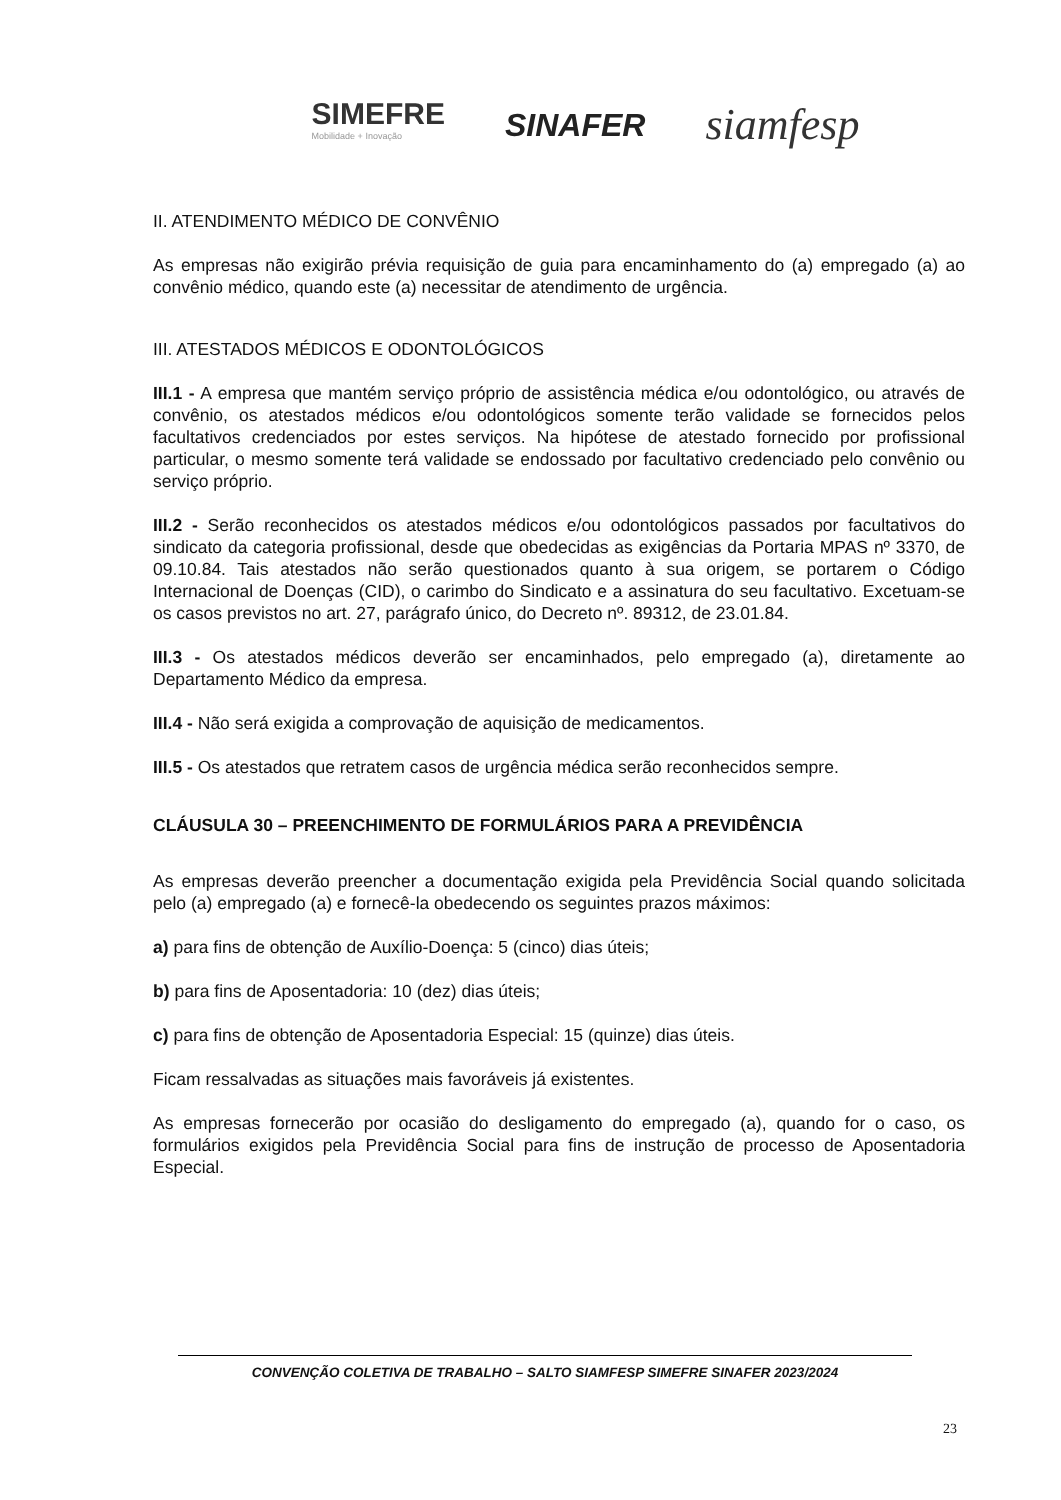SIMEFRE
Mobilidade + Inovação
SINAFER
siamfesp
II. ATENDIMENTO MÉDICO DE CONVÊNIO
As empresas não exigirão prévia requisição de guia para encaminhamento do (a) empregado (a) ao convênio médico, quando este (a) necessitar de atendimento de urgência.
III. ATESTADOS MÉDICOS E ODONTOLÓGICOS
III.1 - A empresa que mantém serviço próprio de assistência médica e/ou odontológico, ou através de convênio, os atestados médicos e/ou odontológicos somente terão validade se fornecidos pelos facultativos credenciados por estes serviços. Na hipótese de atestado fornecido por profissional particular, o mesmo somente terá validade se endossado por facultativo credenciado pelo convênio ou serviço próprio.
III.2 - Serão reconhecidos os atestados médicos e/ou odontológicos passados por facultativos do sindicato da categoria profissional, desde que obedecidas as exigências da Portaria MPAS nº 3370, de 09.10.84. Tais atestados não serão questionados quanto à sua origem, se portarem o Código Internacional de Doenças (CID), o carimbo do Sindicato e a assinatura do seu facultativo. Excetuam-se os casos previstos no art. 27, parágrafo único, do Decreto nº. 89312, de 23.01.84.
III.3 - Os atestados médicos deverão ser encaminhados, pelo empregado (a), diretamente ao Departamento Médico da empresa.
III.4 - Não será exigida a comprovação de aquisição de medicamentos.
III.5 - Os atestados que retratem casos de urgência médica serão reconhecidos sempre.
CLÁUSULA 30 – PREENCHIMENTO DE FORMULÁRIOS PARA A PREVIDÊNCIA
As empresas deverão preencher a documentação exigida pela Previdência Social quando solicitada pelo (a) empregado (a) e fornecê-la obedecendo os seguintes prazos máximos:
a) para fins de obtenção de Auxílio-Doença: 5 (cinco) dias úteis;
b) para fins de Aposentadoria: 10 (dez) dias úteis;
c) para fins de obtenção de Aposentadoria Especial: 15 (quinze) dias úteis.
Ficam ressalvadas as situações mais favoráveis já existentes.
As empresas fornecerão por ocasião do desligamento do empregado (a), quando for o caso, os formulários exigidos pela Previdência Social para fins de instrução de processo de Aposentadoria Especial.
CONVENÇÃO COLETIVA DE TRABALHO – SALTO SIAMFESP SIMEFRE SINAFER 2023/2024
23